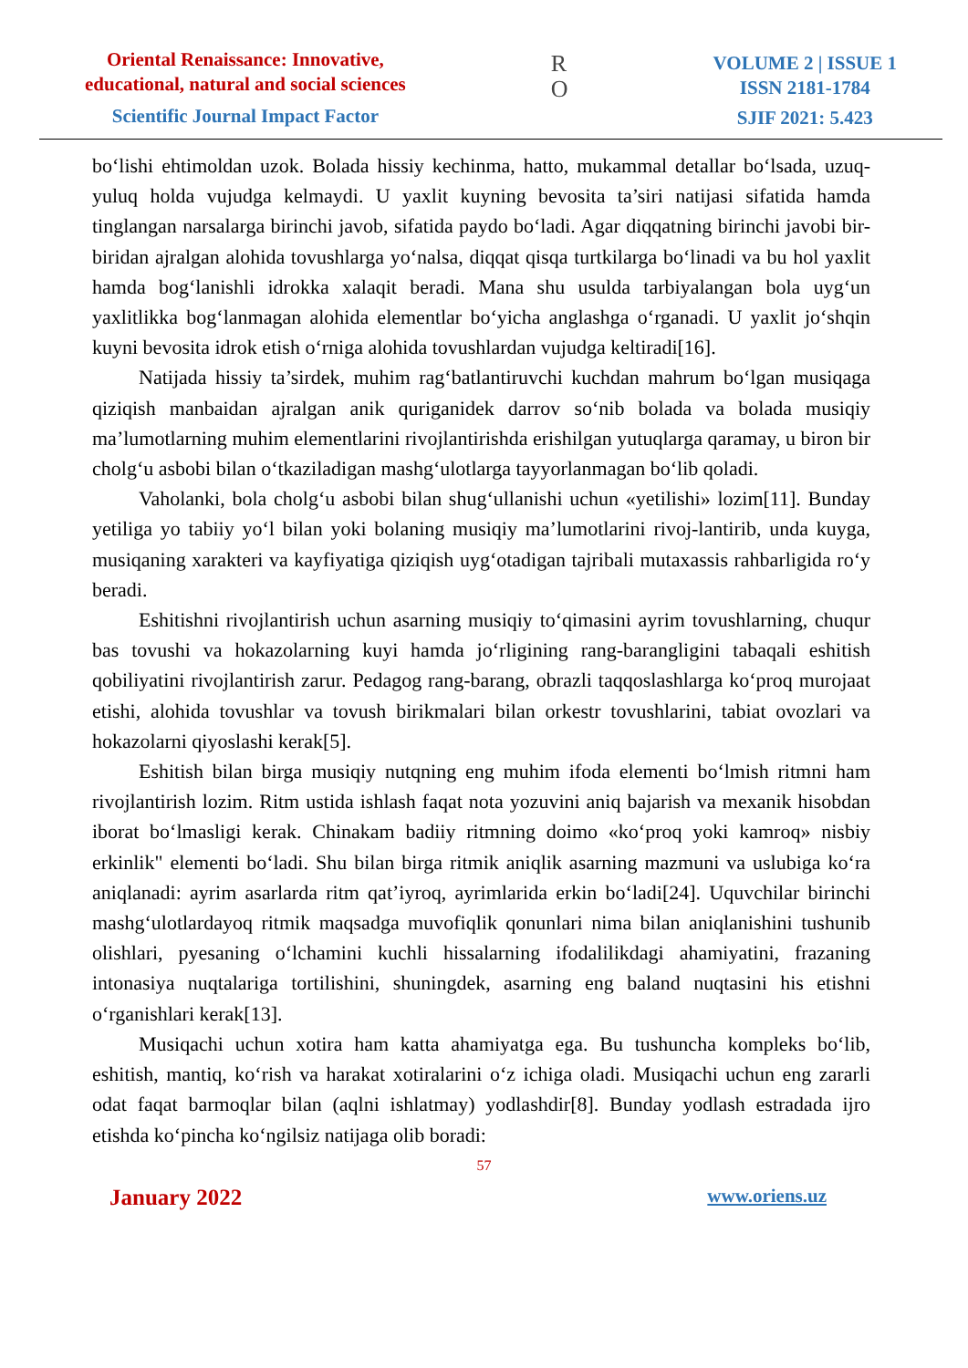Oriental Renaissance: Innovative,
educational, natural and social sciences
Scientific Journal Impact Factor
R
O
VOLUME 2 | ISSUE 1
ISSN 2181-1784
SJIF 2021: 5.423
bo‘lishi ehtimoldan uzok. Bolada hissiy kechinma, hatto, mukammal detallar bo‘lsada, uzuq- yuluq holda vujudga kelmaydi. U yaxlit kuyning bevosita ta’siri natijasi sifatida hamda tinglangan narsalarga birinchi javob, sifatida paydo bo‘ladi. Agar diqqatning birinchi javobi bir-biridan ajralgan alohida tovushlarga yo‘nalsa, diqqat qisqa turtkilarga bo‘linadi va bu hol yaxlit hamda bog‘lanishli idrokka xalaqit beradi. Mana shu usulda tarbiyalangan bola uyg‘un yaxlitlikka bog‘lanmagan alohida elementlar bo‘yicha anglashga o‘rganadi. U yaxlit jo‘shqin kuyni bevosita idrok etish o‘rniga alohida tovushlardan vujudga keltiradi[16].
Natijada hissiy ta’sirdek, muhim rag‘batlantiruvchi kuchdan mahrum bo‘lgan musiqaga qiziqish manbaidan ajralgan anik quriganidek darrov so‘nib bolada va bolada musiqiy ma’lumotlarning muhim elementlarini rivojlantirishda erishilgan yutuqlarga qaramay, u biron bir cholg‘u asbobi bilan o‘tkaziladigan mashg‘ulotlarga tayyorlanmagan bo‘lib qoladi.
Vaholanki, bola cholg‘u asbobi bilan shug‘ullanishi uchun «yetilishi» lozim[11]. Bunday yetiliga yo tabiiy yo‘l bilan yoki bolaning musiqiy ma’lumotlarini rivoj-lantirib, unda kuyga, musiqaning xarakteri va kayfiyatiga qiziqish uyg‘otadigan tajribali mutaxassis rahbarligida ro‘y beradi.
Eshitishni rivojlantirish uchun asarning musiqiy to‘qimasini ayrim tovushlarning, chuqur bas tovushi va hokazolarning kuyi hamda jo‘rligining rang-barangligini tabaqali eshitish qobiliyatini rivojlantirish zarur. Pedagog rang-barang, obrazli taqqoslashlarga ko‘proq murojaat etishi, alohida tovushlar va tovush birikmalari bilan orkestr tovushlarini, tabiat ovozlari va hokazolarni qiyoslashi kerak[5].
Eshitish bilan birga musiqiy nutqning eng muhim ifoda elementi bo‘lmish ritmni ham rivojlantirish lozim. Ritm ustida ishlash faqat nota yozuvini aniq bajarish va mexanik hisobdan iborat bo‘lmasligi kerak. Chinakam badiiy ritmning doimo «ko‘proq yoki kamroq» nisbiy erkinlik" elementi bo‘ladi. Shu bilan birga ritmik aniqlik asarning mazmuni va uslubiga ko‘ra aniqlanadi: ayrim asarlarda ritm qat’iyroq, ayrimlarida erkin bo‘ladi[24]. Uquvchilar birinchi mashg‘ulotlardayoq ritmik maqsadga muvofiqlik qonunlari nima bilan aniqlanishini tushunib olishlari, pyesaning o‘lchamini kuchli hissalarning ifodalilikdagi ahamiyatini, frazaning intonasiya nuqtalariga tortilishini, shuningdek, asarning eng baland nuqtasini his etishni o‘rganishlari kerak[13].
Musiqachi uchun xotira ham katta ahamiyatga ega. Bu tushuncha kompleks bo‘lib, eshitish, mantiq, ko‘rish va harakat xotiralarini o‘z ichiga oladi. Musiqachi uchun eng zararli odat faqat barmoqlar bilan (aqlni ishlatmay) yodlashdir[8]. Bunday yodlash estradada ijro etishda ko‘pincha ko‘ngilsiz natijaga olib boradi:
57
January 2022 www.oriens.uz